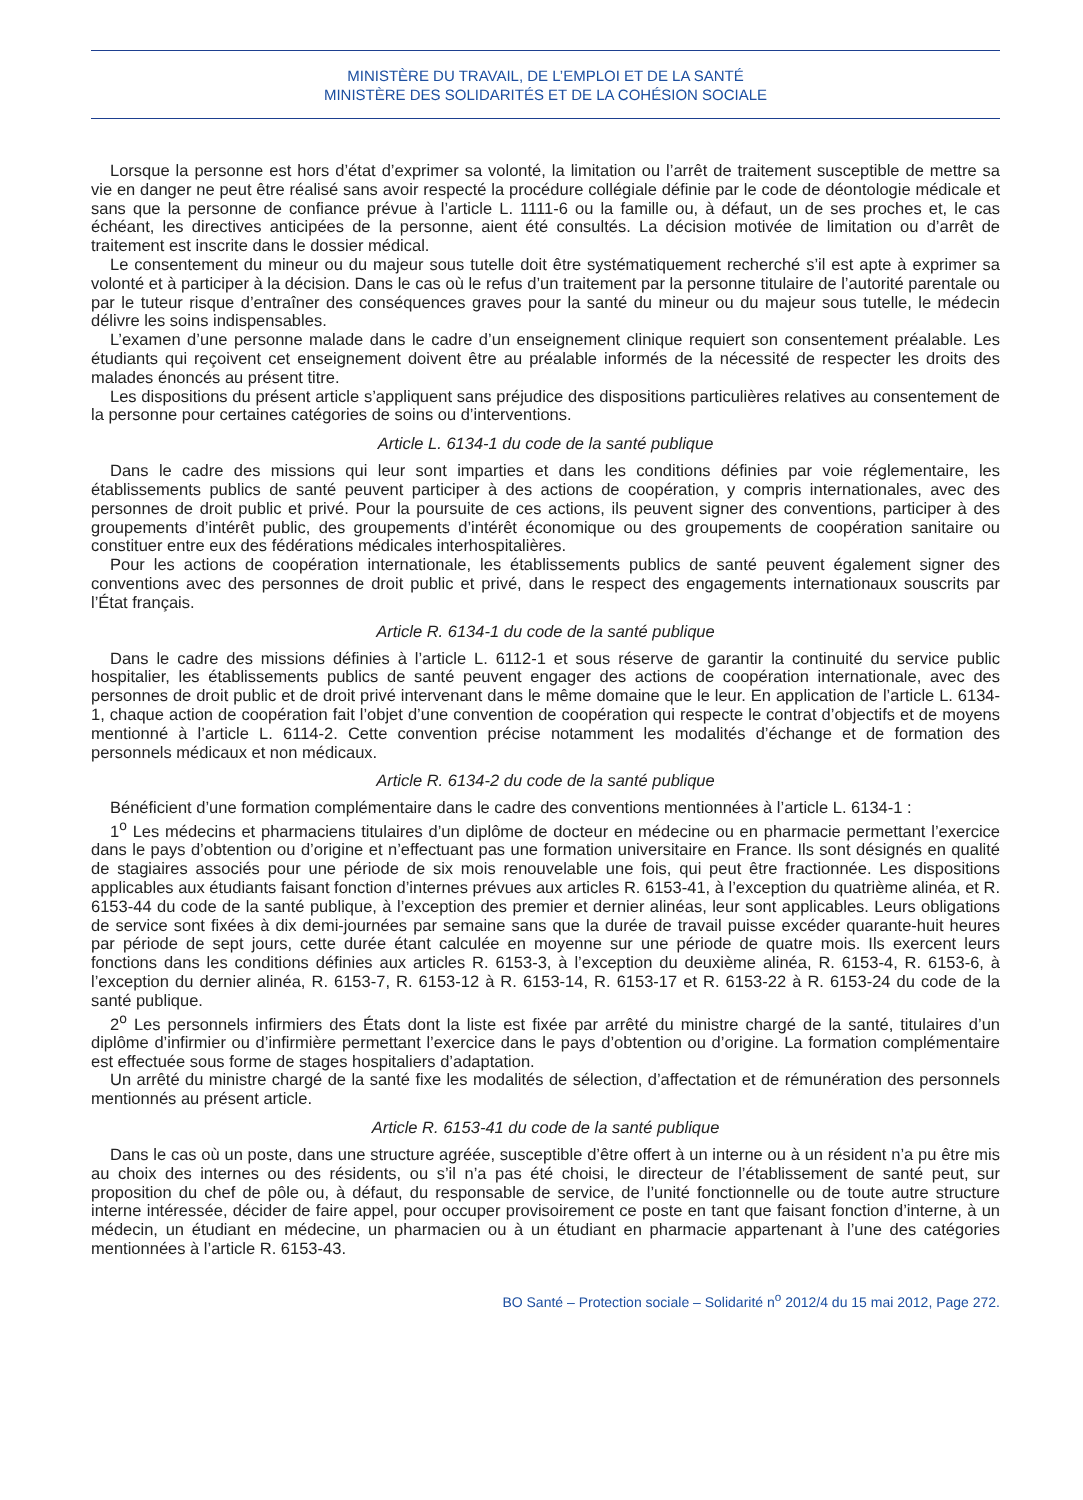MINISTÈRE DU TRAVAIL, DE L’EMPLOI ET DE LA SANTÉ
MINISTÈRE DES SOLIDARITÉS ET DE LA COHÉSION SOCIALE
Lorsque la personne est hors d’état d’exprimer sa volonté, la limitation ou l’arrêt de traitement susceptible de mettre sa vie en danger ne peut être réalisé sans avoir respecté la procédure collégiale définie par le code de déontologie médicale et sans que la personne de confiance prévue à l’article L. 1111-6 ou la famille ou, à défaut, un de ses proches et, le cas échéant, les directives anticipées de la personne, aient été consultés. La décision motivée de limitation ou d’arrêt de traitement est inscrite dans le dossier médical.
Le consentement du mineur ou du majeur sous tutelle doit être systématiquement recherché s’il est apte à exprimer sa volonté et à participer à la décision. Dans le cas où le refus d’un traitement par la personne titulaire de l’autorité parentale ou par le tuteur risque d’entraîner des conséquences graves pour la santé du mineur ou du majeur sous tutelle, le médecin délivre les soins indispensables.
L’examen d’une personne malade dans le cadre d’un enseignement clinique requiert son consentement préalable. Les étudiants qui reçoivent cet enseignement doivent être au préalable informés de la nécessité de respecter les droits des malades énoncés au présent titre.
Les dispositions du présent article s’appliquent sans préjudice des dispositions particulières relatives au consentement de la personne pour certaines catégories de soins ou d’interventions.
Article L. 6134-1 du code de la santé publique
Dans le cadre des missions qui leur sont imparties et dans les conditions définies par voie réglementaire, les établissements publics de santé peuvent participer à des actions de coopération, y compris internationales, avec des personnes de droit public et privé. Pour la poursuite de ces actions, ils peuvent signer des conventions, participer à des groupements d’intérêt public, des groupements d’intérêt économique ou des groupements de coopération sanitaire ou constituer entre eux des fédérations médicales interhospitalières.
Pour les actions de coopération internationale, les établissements publics de santé peuvent également signer des conventions avec des personnes de droit public et privé, dans le respect des engagements internationaux souscrits par l’État français.
Article R. 6134-1 du code de la santé publique
Dans le cadre des missions définies à l’article L. 6112-1 et sous réserve de garantir la continuité du service public hospitalier, les établissements publics de santé peuvent engager des actions de coopération internationale, avec des personnes de droit public et de droit privé intervenant dans le même domaine que le leur. En application de l’article L. 6134-1, chaque action de coopération fait l’objet d’une convention de coopération qui respecte le contrat d’objectifs et de moyens mentionné à l’article L. 6114-2. Cette convention précise notamment les modalités d’échange et de formation des personnels médicaux et non médicaux.
Article R. 6134-2 du code de la santé publique
Bénéficient d’une formation complémentaire dans le cadre des conventions mentionnées à l’article L. 6134-1 :
1<sup>o</sup> Les médecins et pharmaciens titulaires d’un diplôme de docteur en médecine ou en pharmacie permettant l’exercice dans le pays d’obtention ou d’origine et n’effectuant pas une formation universitaire en France. Ils sont désignés en qualité de stagiaires associés pour une période de six mois renouvelable une fois, qui peut être fractionnée. Les dispositions applicables aux étudiants faisant fonction d’internes prévues aux articles R. 6153-41, à l’exception du quatrième alinéa, et R. 6153-44 du code de la santé publique, à l’exception des premier et dernier alinéas, leur sont applicables. Leurs obligations de service sont fixées à dix demi-journées par semaine sans que la durée de travail puisse excéder quarante-huit heures par période de sept jours, cette durée étant calculée en moyenne sur une période de quatre mois. Ils exercent leurs fonctions dans les conditions définies aux articles R. 6153-3, à l’exception du deuxième alinéa, R. 6153-4, R. 6153-6, à l’exception du dernier alinéa, R. 6153-7, R. 6153-12 à R. 6153-14, R. 6153-17 et R. 6153-22 à R. 6153-24 du code de la santé publique.
2<sup>o</sup> Les personnels infirmiers des États dont la liste est fixée par arrêté du ministre chargé de la santé, titulaires d’un diplôme d’infirmier ou d’infirmière permettant l’exercice dans le pays d’obtention ou d’origine. La formation complémentaire est effectuée sous forme de stages hospitaliers d’adaptation.
Un arrêté du ministre chargé de la santé fixe les modalités de sélection, d’affectation et de rémunération des personnels mentionnés au présent article.
Article R. 6153-41 du code de la santé publique
Dans le cas où un poste, dans une structure agréée, susceptible d’être offert à un interne ou à un résident n’a pu être mis au choix des internes ou des résidents, ou s’il n’a pas été choisi, le directeur de l’établissement de santé peut, sur proposition du chef de pôle ou, à défaut, du responsable de service, de l’unité fonctionnelle ou de toute autre structure interne intéressée, décider de faire appel, pour occuper provisoirement ce poste en tant que faisant fonction d’interne, à un médecin, un étudiant en médecine, un pharmacien ou à un étudiant en pharmacie appartenant à l’une des catégories mentionnées à l’article R. 6153-43.
BO Santé – Protection sociale – Solidarité n<sup>o</sup> 2012/4 du 15 mai 2012, Page 272.